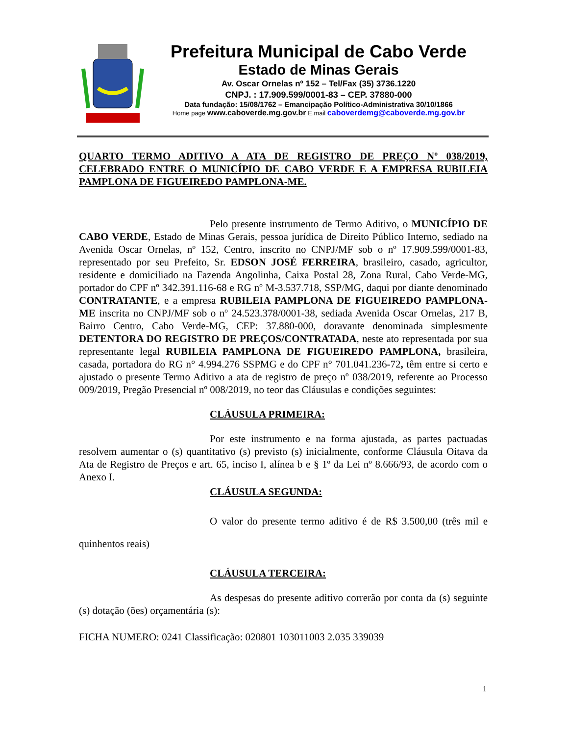Prefeitura Municipal de Cabo Verde
Estado de Minas Gerais
Av. Oscar Ornelas nº 152 – Tel/Fax (35) 3736.1220
CNPJ. : 17.909.599/0001-83 – CEP. 37880-000
Data fundação: 15/08/1762 – Emancipação Político-Administrativa 30/10/1866
Home page www.caboverde.mg.gov.br E.mail caboverdemg@caboverde.mg.gov.br
QUARTO TERMO ADITIVO A ATA DE REGISTRO DE PREÇO Nº 038/2019, CELEBRADO ENTRE O MUNICÍPIO DE CABO VERDE E A EMPRESA RUBILEIA PAMPLONA DE FIGUEIREDO PAMPLONA-ME.
Pelo presente instrumento de Termo Aditivo, o MUNICÍPIO DE CABO VERDE, Estado de Minas Gerais, pessoa jurídica de Direito Público Interno, sediado na Avenida Oscar Ornelas, nº 152, Centro, inscrito no CNPJ/MF sob o nº 17.909.599/0001-83, representado por seu Prefeito, Sr. EDSON JOSÉ FERREIRA, brasileiro, casado, agricultor, residente e domiciliado na Fazenda Angolinha, Caixa Postal 28, Zona Rural, Cabo Verde-MG, portador do CPF nº 342.391.116-68 e RG nº M-3.537.718, SSP/MG, daqui por diante denominado CONTRATANTE, e a empresa RUBILEIA PAMPLONA DE FIGUEIREDO PAMPLONA-ME inscrita no CNPJ/MF sob o nº 24.523.378/0001-38, sediada Avenida Oscar Ornelas, 217 B, Bairro Centro, Cabo Verde-MG, CEP: 37.880-000, doravante denominada simplesmente DETENTORA DO REGISTRO DE PREÇOS/CONTRATADA, neste ato representada por sua representante legal RUBILEIA PAMPLONA DE FIGUEIREDO PAMPLONA, brasileira, casada, portadora do RG n° 4.994.276 SSPMG e do CPF n° 701.041.236-72, têm entre si certo e ajustado o presente Termo Aditivo a ata de registro de preço nº 038/2019, referente ao Processo 009/2019, Pregão Presencial nº 008/2019, no teor das Cláusulas e condições seguintes:
CLÁUSULA PRIMEIRA:
Por este instrumento e na forma ajustada, as partes pactuadas resolvem aumentar o (s) quantitativo (s) previsto (s) inicialmente, conforme Cláusula Oitava da Ata de Registro de Preços e art. 65, inciso I, alínea b e § 1º da Lei nº 8.666/93, de acordo com o Anexo I.
CLÁUSULA SEGUNDA:
O valor do presente termo aditivo é de R$ 3.500,00 (três mil e quinhentos reais)
CLÁUSULA TERCEIRA:
As despesas do presente aditivo correrão por conta da (s) seguinte (s) dotação (ões) orçamentária (s):
FICHA NUMERO: 0241 Classificação: 020801 103011003 2.035 339039
1